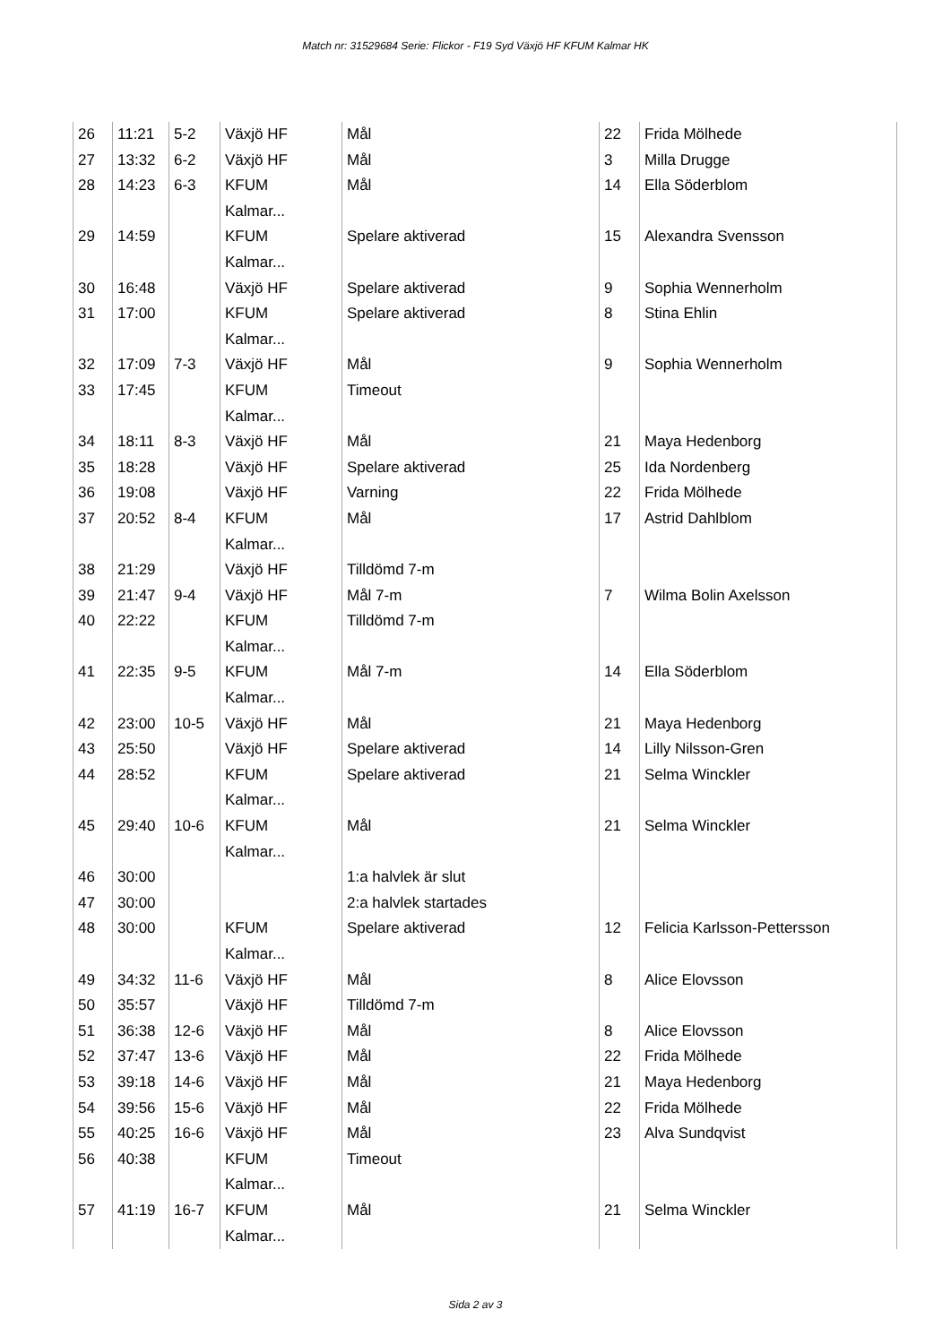Match nr: 31529684 Serie: Flickor - F19 Syd Växjö HF KFUM Kalmar HK
| 26 | 11:21 | 5-2 | Växjö HF | Mål | 22 | Frida Mölhede |
| 27 | 13:32 | 6-2 | Växjö HF | Mål | 3 | Milla Drugge |
| 28 | 14:23 | 6-3 | KFUM Kalmar... | Mål | 14 | Ella Söderblom |
| 29 | 14:59 | | KFUM Kalmar... | Spelare aktiverad | 15 | Alexandra Svensson |
| 30 | 16:48 | | Växjö HF | Spelare aktiverad | 9 | Sophia Wennerholm |
| 31 | 17:00 | | KFUM Kalmar... | Spelare aktiverad | 8 | Stina Ehlin |
| 32 | 17:09 | 7-3 | Växjö HF | Mål | 9 | Sophia Wennerholm |
| 33 | 17:45 | | KFUM Kalmar... | Timeout | | |
| 34 | 18:11 | 8-3 | Växjö HF | Mål | 21 | Maya Hedenborg |
| 35 | 18:28 | | Växjö HF | Spelare aktiverad | 25 | Ida Nordenberg |
| 36 | 19:08 | | Växjö HF | Varning | 22 | Frida Mölhede |
| 37 | 20:52 | 8-4 | KFUM Kalmar... | Mål | 17 | Astrid Dahlblom |
| 38 | 21:29 | | Växjö HF | Tilldömd 7-m | | |
| 39 | 21:47 | 9-4 | Växjö HF | Mål 7-m | 7 | Wilma Bolin Axelsson |
| 40 | 22:22 | | KFUM Kalmar... | Tilldömd 7-m | | |
| 41 | 22:35 | 9-5 | KFUM Kalmar... | Mål 7-m | 14 | Ella Söderblom |
| 42 | 23:00 | 10-5 | Växjö HF | Mål | 21 | Maya Hedenborg |
| 43 | 25:50 | | Växjö HF | Spelare aktiverad | 14 | Lilly Nilsson-Gren |
| 44 | 28:52 | | KFUM Kalmar... | Spelare aktiverad | 21 | Selma Winckler |
| 45 | 29:40 | 10-6 | KFUM Kalmar... | Mål | 21 | Selma Winckler |
| 46 | 30:00 | | | 1:a halvlek är slut | | |
| 47 | 30:00 | | | 2:a halvlek startades | | |
| 48 | 30:00 | | KFUM Kalmar... | Spelare aktiverad | 12 | Felicia Karlsson-Pettersson |
| 49 | 34:32 | 11-6 | Växjö HF | Mål | 8 | Alice Elovsson |
| 50 | 35:57 | | Växjö HF | Tilldömd 7-m | | |
| 51 | 36:38 | 12-6 | Växjö HF | Mål | 8 | Alice Elovsson |
| 52 | 37:47 | 13-6 | Växjö HF | Mål | 22 | Frida Mölhede |
| 53 | 39:18 | 14-6 | Växjö HF | Mål | 21 | Maya Hedenborg |
| 54 | 39:56 | 15-6 | Växjö HF | Mål | 22 | Frida Mölhede |
| 55 | 40:25 | 16-6 | Växjö HF | Mål | 23 | Alva Sundqvist |
| 56 | 40:38 | | KFUM Kalmar... | Timeout | | |
| 57 | 41:19 | 16-7 | KFUM Kalmar... | Mål | 21 | Selma Winckler |
Sida 2 av 3